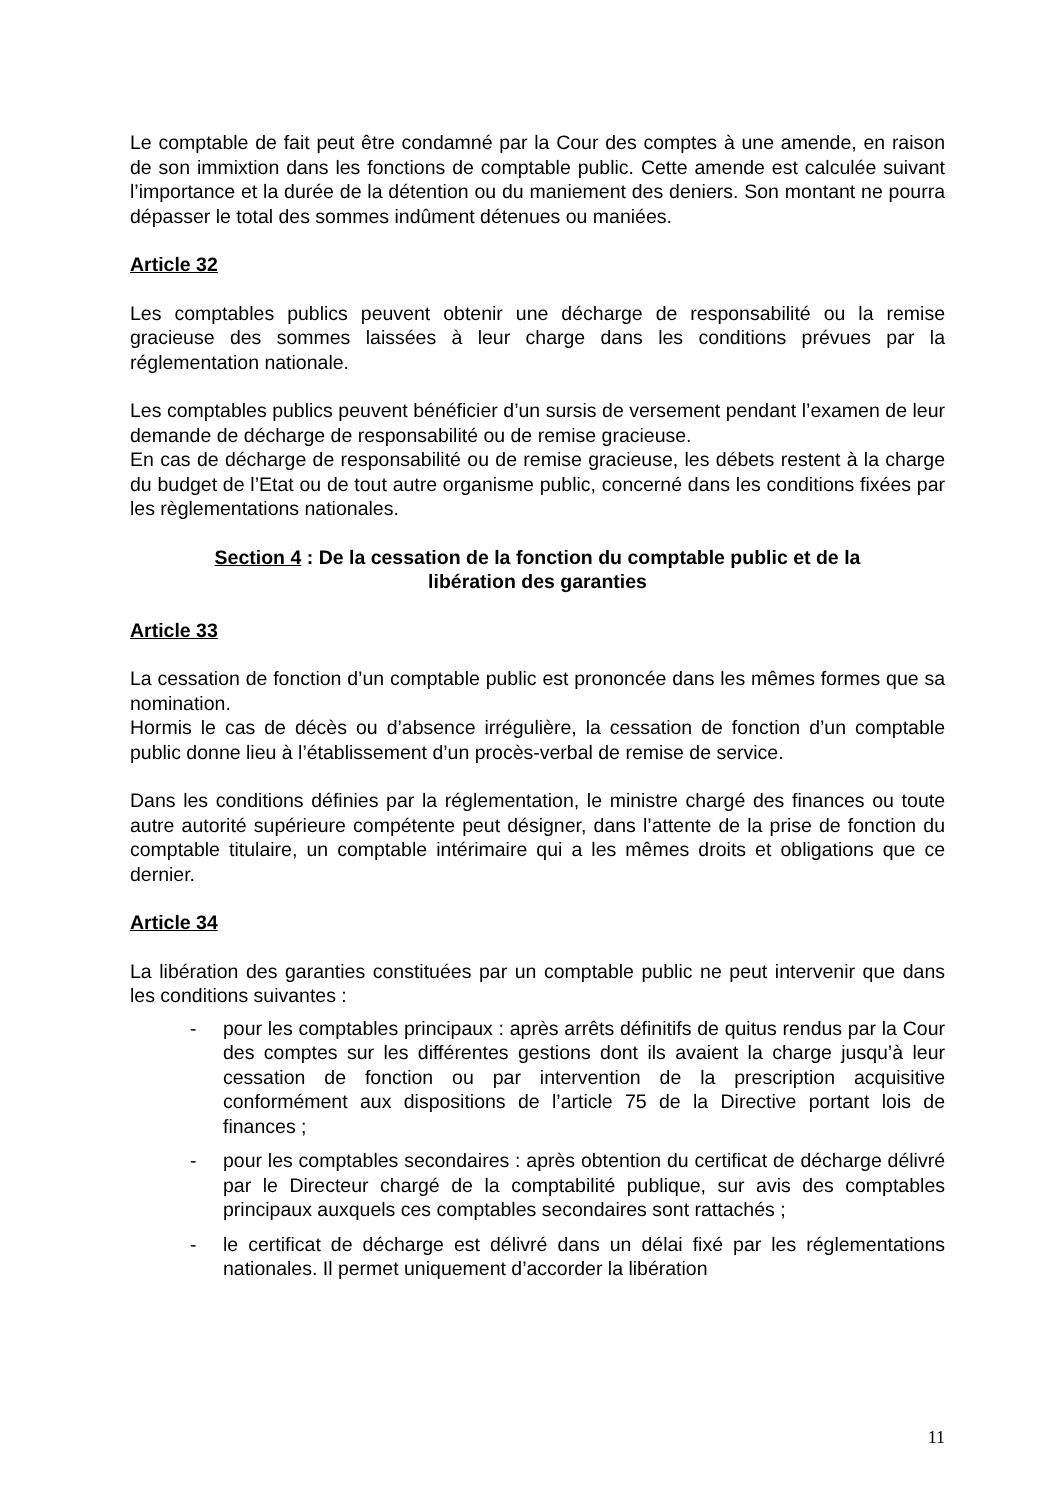Le comptable de fait peut être condamné par la Cour des comptes à une amende, en raison de son immixtion dans les fonctions de comptable public. Cette amende est calculée suivant l’importance et la durée de la détention ou du maniement des deniers. Son montant ne pourra dépasser le total des sommes indûment détenues ou maniées.
Article 32
Les comptables publics peuvent obtenir une décharge de responsabilité ou la remise gracieuse des sommes laissées à leur charge dans les conditions prévues par la réglementation nationale.
Les comptables publics peuvent bénéficier d’un sursis de versement pendant l’examen de leur demande de décharge de responsabilité ou de remise gracieuse.
En cas de décharge de responsabilité ou de remise gracieuse, les débets restent à la charge du budget de l’Etat ou de tout autre organisme public, concerné dans les conditions fixées par les règlementations nationales.
Section 4 : De la cessation de la fonction du comptable public et de la
libération des garanties
Article 33
La cessation de fonction d’un comptable public est prononcée dans les mêmes formes que sa nomination.
Hormis le cas de décès ou d’absence irrégulière, la cessation de fonction d’un comptable public donne lieu à l’établissement d’un procès-verbal de remise de service.
Dans les conditions définies par la réglementation, le ministre chargé des finances ou toute autre autorité supérieure compétente peut désigner, dans l’attente de la prise de fonction du comptable titulaire, un comptable intérimaire qui a les mêmes droits et obligations que ce dernier.
Article 34
La libération des garanties constituées par un comptable public ne peut intervenir que dans les conditions suivantes :
- pour les comptables principaux : après arrêts définitifs de quitus rendus par la Cour des comptes sur les différentes gestions dont ils avaient la charge jusqu’à leur cessation de fonction ou par intervention de la prescription acquisitive conformément aux dispositions de l’article 75 de la Directive portant lois de finances ;
- pour les comptables secondaires : après obtention du certificat de décharge délivré par le Directeur chargé de la comptabilité publique, sur avis des comptables principaux auxquels ces comptables secondaires sont rattachés ;
- le certificat de décharge est délivré dans un délai fixé par les réglementations nationales. Il permet uniquement d’accorder la libération
11